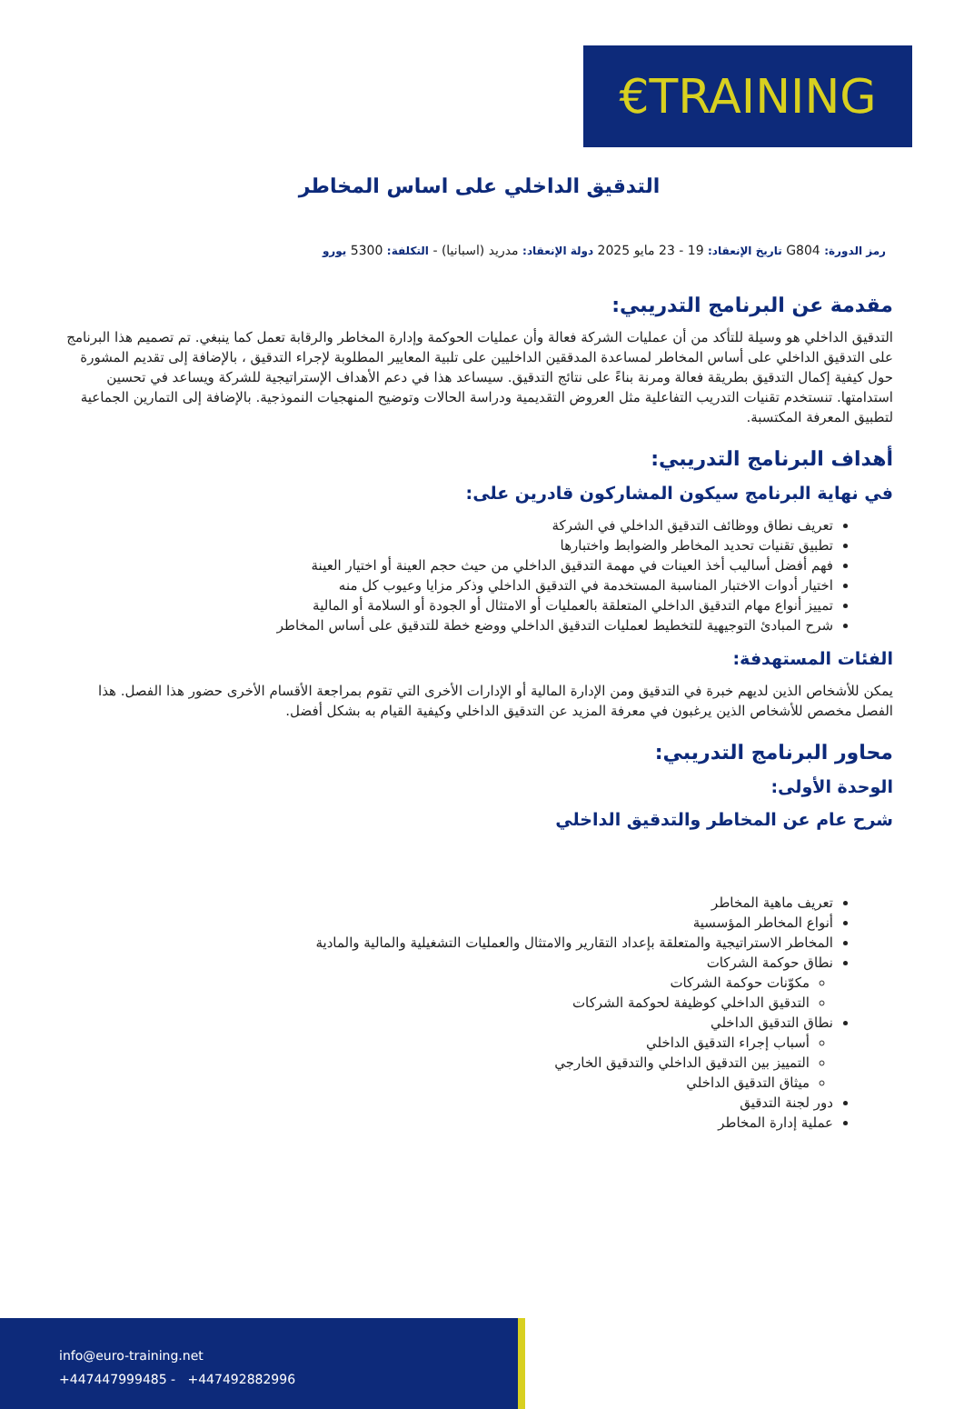€TRAINING
التدقيق الداخلي على اساس المخاطر
رمز الدورة: G804 تاريخ الإنعقاد: 19 - 23 مايو 2025 دولة الإنعقاد: مدريد (اسبانيا) - التكلفة: 5300 يورو
مقدمة عن البرنامج التدريبي:
التدقيق الداخلي هو وسيلة للتأكد من أن عمليات الشركة فعالة وأن عمليات الحوكمة وإدارة المخاطر والرقابة تعمل كما ينبغي. تم تصميم هذا البرنامج على التدقيق الداخلي على أساس المخاطر لمساعدة المدققين الداخليين على تلبية المعايير المطلوبة لإجراء التدقيق ، بالإضافة إلى تقديم المشورة حول كيفية إكمال التدقيق بطريقة فعالة ومرنة بناءً على نتائج التدقيق. سيساعد هذا في دعم الأهداف الإستراتيجية للشركة ويساعد في تحسين استدامتها. تنستخدم تقنيات التدريب التفاعلية مثل العروض التقديمية ودراسة الحالات وتوضيح المنهجيات النموذجية. بالإضافة إلى التمارين الجماعية لتطبيق المعرفة المكتسبة.
أهداف البرنامج التدريبي:
في نهاية البرنامج سيكون المشاركون قادرين على:
تعريف نطاق ووظائف التدقيق الداخلي في الشركة
تطبيق تقنيات تحديد المخاطر والضوابط واختبارها
فهم أفضل أساليب أخذ العينات في مهمة التدقيق الداخلي من حيث حجم العينة أو اختيار العينة
اختيار أدوات الاختبار المناسبة المستخدمة في التدقيق الداخلي وذكر مزايا وعيوب كل منه
تمييز أنواع مهام التدقيق الداخلي المتعلقة بالعمليات أو الامتثال أو الجودة أو السلامة أو المالية
شرح المبادئ التوجيهية للتخطيط لعمليات التدقيق الداخلي ووضع خطة للتدقيق على أساس المخاطر
الفئات المستهدفة:
يمكن للأشخاص الذين لديهم خبرة في التدقيق ومن الإدارة المالية أو الإدارات الأخرى التي تقوم بمراجعة الأقسام الأخرى حضور هذا الفصل. هذا الفصل مخصص للأشخاص الذين يرغبون في معرفة المزيد عن التدقيق الداخلي وكيفية القيام به بشكل أفضل.
محاور البرنامج التدريبي:
الوحدة الأولى:
شرح عام عن المخاطر والتدقيق الداخلي
تعريف ماهية المخاطر
أنواع المخاطر المؤسسية
المخاطر الاستراتيجية والمتعلقة بإعداد التقارير والامتثال والعمليات التشغيلية والمالية والمادية
نطاق حوكمة الشركات
مكوّنات حوكمة الشركات
التدقيق الداخلي كوظيفة لحوكمة الشركات
نطاق التدقيق الداخلي
أسباب إجراء التدقيق الداخلي
التمييز بين التدقيق الداخلي والتدقيق الخارجي
ميثاق التدقيق الداخلي
دور لجنة التدقيق
عملية إدارة المخاطر
info@euro-training.net
+447447999485 - +447492882996